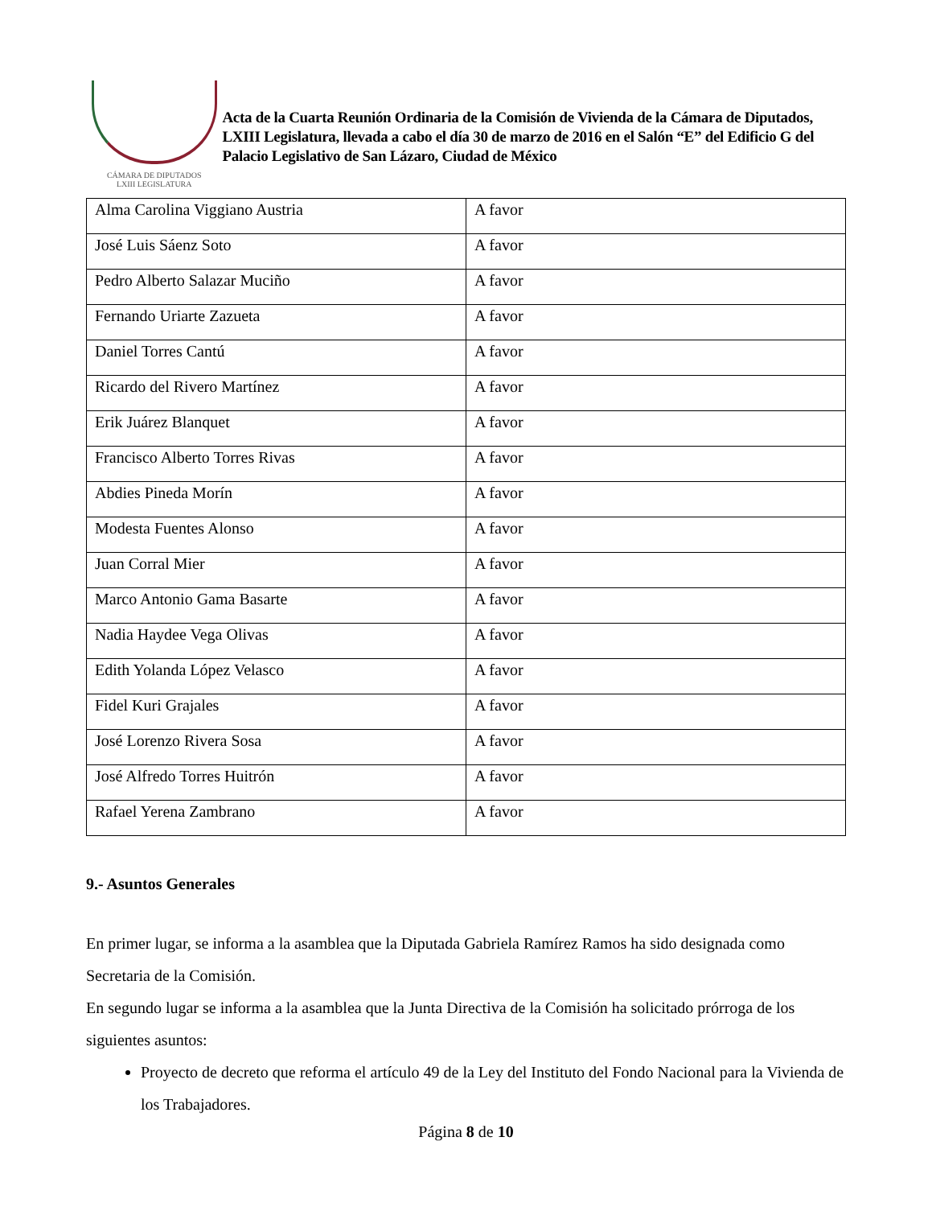CÁMARA DE DIPUTADOS
LXIII LEGISLATURA
Acta de la Cuarta Reunión Ordinaria de la Comisión de Vivienda de la Cámara de Diputados, LXIII Legislatura, llevada a cabo el día 30 de marzo de 2016 en el Salón “E” del Edificio G del Palacio Legislativo de San Lázaro, Ciudad de México
| Alma Carolina Viggiano Austria | A favor |
| José Luis Sáenz Soto | A favor |
| Pedro Alberto Salazar Muciño | A favor |
| Fernando Uriarte Zazueta | A favor |
| Daniel Torres Cantú | A favor |
| Ricardo del Rivero Martínez | A favor |
| Erik Juárez Blanquet | A favor |
| Francisco Alberto Torres Rivas | A favor |
| Abdies Pineda Morín | A favor |
| Modesta Fuentes Alonso | A favor |
| Juan Corral Mier | A favor |
| Marco Antonio Gama Basarte | A favor |
| Nadia Haydee Vega Olivas | A favor |
| Edith Yolanda López Velasco | A favor |
| Fidel Kuri Grajales | A favor |
| José Lorenzo Rivera Sosa | A favor |
| José Alfredo Torres Huitrón | A favor |
| Rafael Yerena Zambrano | A favor |
9.- Asuntos Generales
En primer lugar, se informa a la asamblea que la Diputada Gabriela Ramírez Ramos ha sido designada como Secretaria de la Comisión.
En segundo lugar se informa a la asamblea que la Junta Directiva de la Comisión ha solicitado prórroga de los siguientes asuntos:
Proyecto de decreto que reforma el artículo 49 de la Ley del Instituto del Fondo Nacional para la Vivienda de los Trabajadores.
Página 8 de 10